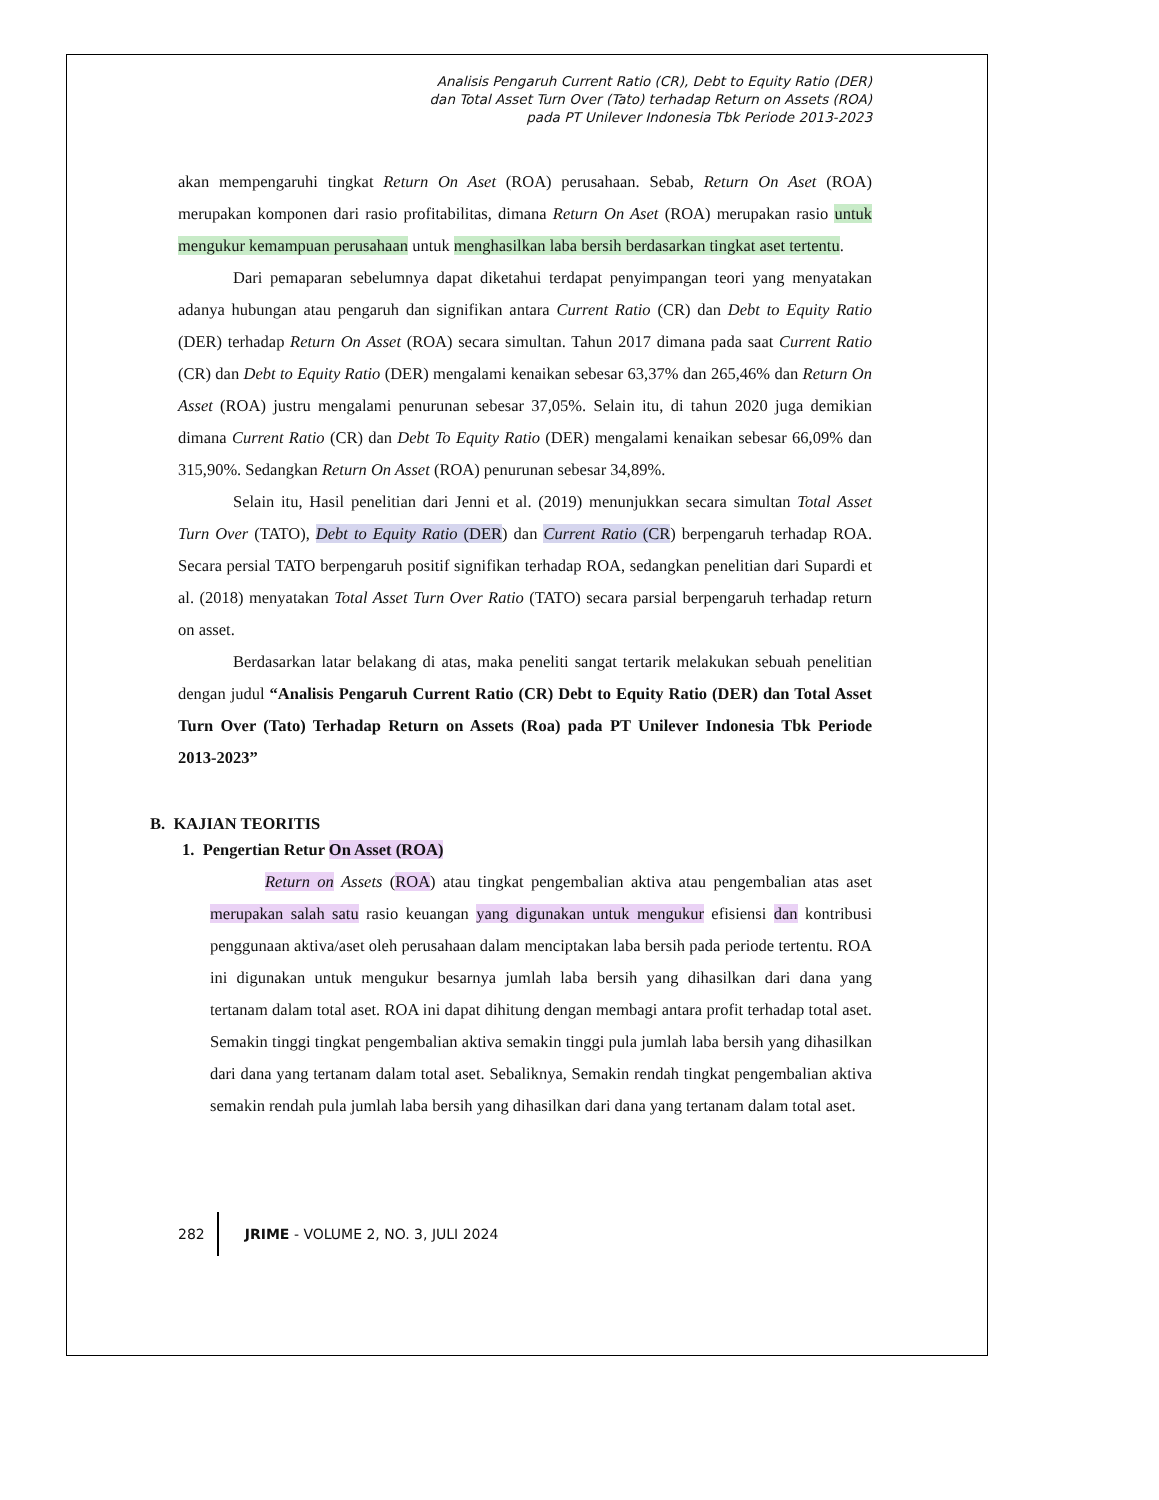Analisis Pengaruh Current Ratio (CR), Debt to Equity Ratio (DER)
dan Total Asset Turn Over (Tato) terhadap Return on Assets (ROA)
pada PT Unilever Indonesia Tbk Periode 2013-2023
akan mempengaruhi tingkat Return On Aset (ROA) perusahaan. Sebab, Return On Aset (ROA) merupakan komponen dari rasio profitabilitas, dimana Return On Aset (ROA) merupakan rasio untuk mengukur kemampuan perusahaan untuk menghasilkan laba bersih berdasarkan tingkat aset tertentu.
Dari pemaparan sebelumnya dapat diketahui terdapat penyimpangan teori yang menyatakan adanya hubungan atau pengaruh dan signifikan antara Current Ratio (CR) dan Debt to Equity Ratio (DER) terhadap Return On Asset (ROA) secara simultan. Tahun 2017 dimana pada saat Current Ratio (CR) dan Debt to Equity Ratio (DER) mengalami kenaikan sebesar 63,37% dan 265,46% dan Return On Asset (ROA) justru mengalami penurunan sebesar 37,05%. Selain itu, di tahun 2020 juga demikian dimana Current Ratio (CR) dan Debt To Equity Ratio (DER) mengalami kenaikan sebesar 66,09% dan 315,90%. Sedangkan Return On Asset (ROA) penurunan sebesar 34,89%.
Selain itu, Hasil penelitian dari Jenni et al. (2019) menunjukkan secara simultan Total Asset Turn Over (TATO), Debt to Equity Ratio (DER) dan Current Ratio (CR) berpengaruh terhadap ROA. Secara persial TATO berpengaruh positif signifikan terhadap ROA, sedangkan penelitian dari Supardi et al. (2018) menyatakan Total Asset Turn Over Ratio (TATO) secara parsial berpengaruh terhadap return on asset.
Berdasarkan latar belakang di atas, maka peneliti sangat tertarik melakukan sebuah penelitian dengan judul “Analisis Pengaruh Current Ratio (CR) Debt to Equity Ratio (DER) dan Total Asset Turn Over (Tato) Terhadap Return on Assets (Roa) pada PT Unilever Indonesia Tbk Periode 2013-2023”
B. KAJIAN TEORITIS
1. Pengertian Retur On Asset (ROA)
Return on Assets (ROA) atau tingkat pengembalian aktiva atau pengembalian atas aset merupakan salah satu rasio keuangan yang digunakan untuk mengukur efisiensi dan kontribusi penggunaan aktiva/aset oleh perusahaan dalam menciptakan laba bersih pada periode tertentu. ROA ini digunakan untuk mengukur besarnya jumlah laba bersih yang dihasilkan dari dana yang tertanam dalam total aset. ROA ini dapat dihitung dengan membagi antara profit terhadap total aset. Semakin tinggi tingkat pengembalian aktiva semakin tinggi pula jumlah laba bersih yang dihasilkan dari dana yang tertanam dalam total aset. Sebaliknya, Semakin rendah tingkat pengembalian aktiva semakin rendah pula jumlah laba bersih yang dihasilkan dari dana yang tertanam dalam total aset.
282 JRIME - VOLUME 2, NO. 3, JULI 2024